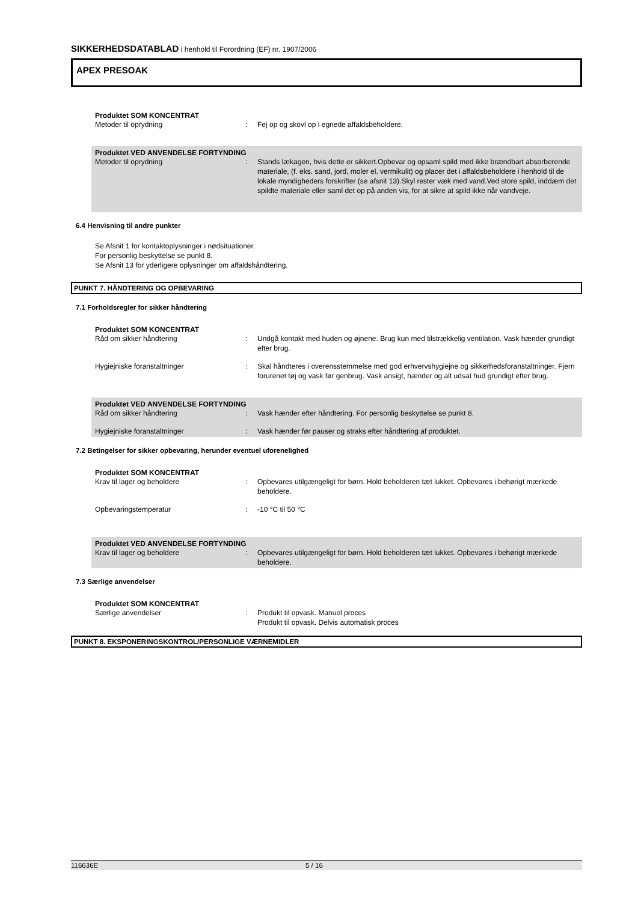SIKKERHEDSDATABLAD i henhold til Forordning (EF) nr. 1907/2006
APEX PRESOAK
Produktet SOM KONCENTRAT
Metoder til oprydning : Fej op og skovl op i egnede affaldsbeholdere.
Produktet VED ANVENDELSE FORTYNDING
Metoder til oprydning : Stands lækagen, hvis dette er sikkert.Opbevar og opsaml spild med ikke brændbart absorberende materiale, (f. eks. sand, jord, moler el. vermikulit) og placer det i affaldsbeholdere i henhold til de lokale myndigheders forskrifter (se afsnit 13).Skyl rester væk med vand.Ved store spild, inddæm det spildte materiale eller saml det op på anden vis, for at sikre at spild ikke når vandveje.
6.4 Henvisning til andre punkter
Se Afsnit 1 for kontaktoplysninger i nødsituationer.
For personlig beskyttelse se punkt 8.
Se Afsnit 13 for yderligere oplysninger om affaldshåndtering.
PUNKT 7. HÅNDTERING OG OPBEVARING
7.1 Forholdsregler for sikker håndtering
Produktet SOM KONCENTRAT
Råd om sikker håndtering : Undgå kontakt med huden og øjnene. Brug kun med tilstrækkelig ventilation. Vask hænder grundigt efter brug.
Hygiejniske foranstaltninger : Skal håndteres i overensstemmelse med god erhvervshygiejne og sikkerhedsforanstaltninger. Fjern forurenet tøj og vask før genbrug. Vask ansigt, hænder og alt udsat hud grundigt efter brug.
Produktet VED ANVENDELSE FORTYNDING
Råd om sikker håndtering : Vask hænder efter håndtering. For personlig beskyttelse se punkt 8.
Hygiejniske foranstaltninger : Vask hænder før pauser og straks efter håndtering af produktet.
7.2 Betingelser for sikker opbevaring, herunder eventuel uforenelighed
Produktet SOM KONCENTRAT
Krav til lager og beholdere : Opbevares utilgængeligt for børn. Hold beholderen tæt lukket. Opbevares i behørigt mærkede beholdere.
Opbevaringstemperatur : -10 °C til 50 °C
Produktet VED ANVENDELSE FORTYNDING
Krav til lager og beholdere : Opbevares utilgængeligt for børn. Hold beholderen tæt lukket. Opbevares i behørigt mærkede beholdere.
7.3 Særlige anvendelser
Produktet SOM KONCENTRAT
Særlige anvendelser : Produkt til opvask. Manuel proces
Produkt til opvask. Delvis automatisk proces
PUNKT 8. EKSPONERINGSKONTROL/PERSONLIGE VÆRNEMIDLER
116636E 5 / 16